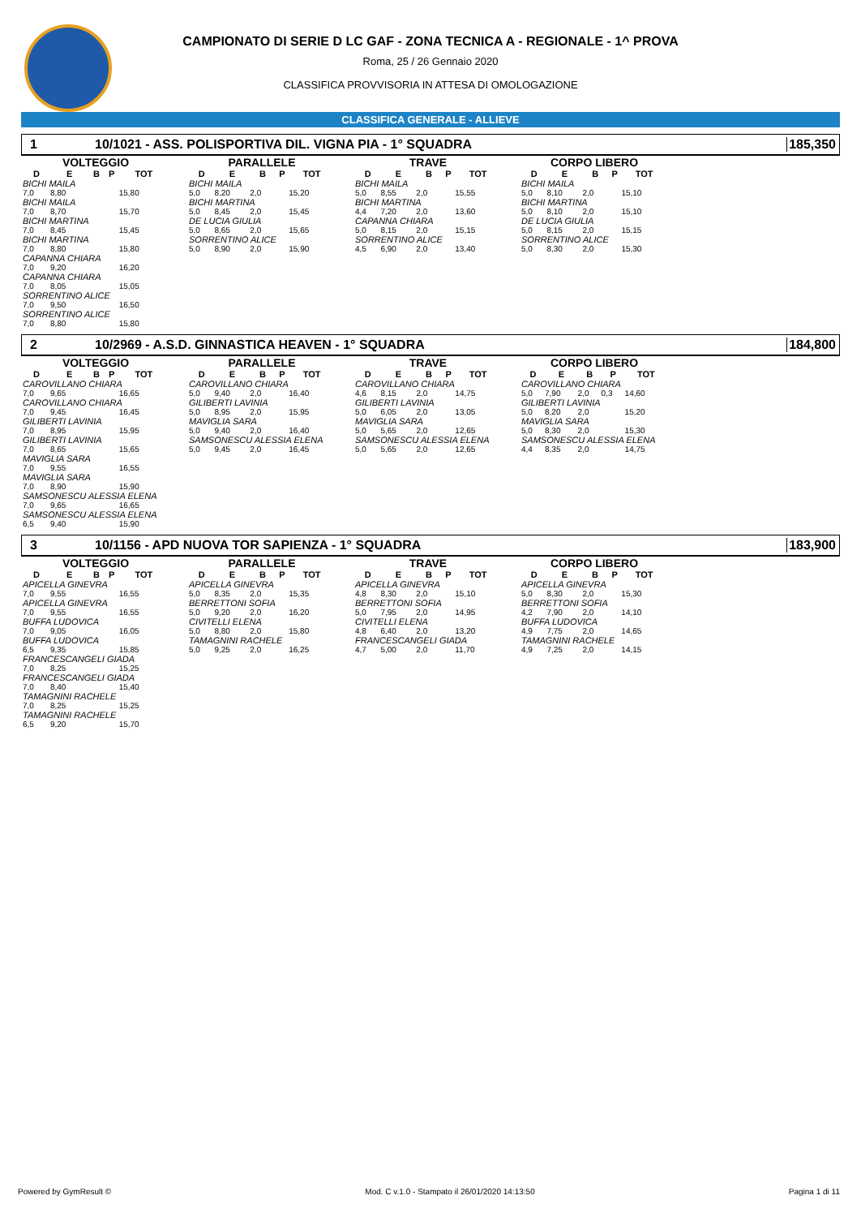CAMPIONATO DI SERIE D LC GAF - ZONA TECNICA A - REGIONALE - 1^ PROVA
Roma, 25 / 26 Gennaio 2020
CLASSIFICA PROVVISORIA IN ATTESA DI OMOLOGAZIONE
CLASSIFICA GENERALE - ALLIEVE
1 10/1021 - ASS. POLISPORTIVA DIL. VIGNA PIA - 1° SQUADRA 185,350
| VOLTEGGIO | | | | |
| --- | --- | --- | --- | --- |
| D | E | B | P | TOT |
| BICHI MAILA | | | | |
| 7,0 | 8,80 | | | 15,80 |
| BICHI MAILA | | | | |
| 7,0 | 8,70 | | | 15,70 |
| BICHI MARTINA | | | | |
| 7,0 | 8,45 | | | 15,45 |
| BICHI MARTINA | | | | |
| 7,0 | 8,80 | | | 15,80 |
| CAPANNA CHIARA | | | | |
| 7,0 | 9,20 | | | 16,20 |
| CAPANNA CHIARA | | | | |
| 7,0 | 8,05 | | | 15,05 |
| SORRENTINO ALICE | | | | |
| 7,0 | 9,50 | | | 16,50 |
| SORRENTINO ALICE | | | | |
| 7,0 | 8,80 | | | 15,80 |
| PARALLELE | | | | |
| --- | --- | --- | --- | --- |
| D | E | B | P | TOT |
| BICHI MAILA | | | | |
| 5,0 | 8,20 | 2,0 | | 15,20 |
| BICHI MARTINA | | | | |
| 5,0 | 8,45 | 2,0 | | 15,45 |
| DE LUCIA GIULIA | | | | |
| 5,0 | 8,65 | 2,0 | | 15,65 |
| SORRENTINO ALICE | | | | |
| 5,0 | 8,90 | 2,0 | | 15,90 |
| TRAVE | | | | |
| --- | --- | --- | --- | --- |
| D | E | B | P | TOT |
| BICHI MAILA | | | | |
| 5,0 | 8,55 | 2,0 | | 15,55 |
| BICHI MARTINA | | | | |
| 4,4 | 7,20 | 2,0 | | 13,60 |
| CAPANNA CHIARA | | | | |
| 5,0 | 8,15 | 2,0 | | 15,15 |
| SORRENTINO ALICE | | | | |
| 4,5 | 6,90 | 2,0 | | 13,40 |
| CORPO LIBERO | | | | |
| --- | --- | --- | --- | --- |
| D | E | B | P | TOT |
| BICHI MAILA | | | | |
| 5,0 | 8,10 | 2,0 | | 15,10 |
| BICHI MARTINA | | | | |
| 5,0 | 8,10 | 2,0 | | 15,10 |
| DE LUCIA GIULIA | | | | |
| 5,0 | 8,15 | 2,0 | | 15,15 |
| SORRENTINO ALICE | | | | |
| 5,0 | 8,30 | 2,0 | | 15,30 |
2 10/2969 - A.S.D. GINNASTICA HEAVEN - 1° SQUADRA 184,800
| VOLTEGGIO | | | | |
| --- | --- | --- | --- | --- |
| D | E | B | P | TOT |
| CAROVILLANO CHIARA | | | | |
| 7,0 | 9,65 | | | 16,65 |
| CAROVILLANO CHIARA | | | | |
| 7,0 | 9,45 | | | 16,45 |
| GILIBERTI LAVINIA | | | | |
| 7,0 | 8,95 | | | 15,95 |
| GILIBERTI LAVINIA | | | | |
| 7,0 | 8,65 | | | 15,65 |
| MAVIGLIA SARA | | | | |
| 7,0 | 9,55 | | | 16,55 |
| MAVIGLIA SARA | | | | |
| 7,0 | 8,90 | | | 15,90 |
| SAMSONESCU ALESSIA ELENA | | | | |
| 7,0 | 9,65 | | | 16,65 |
| SAMSONESCU ALESSIA ELENA | | | | |
| 6,5 | 9,40 | | | 15,90 |
| PARALLELE | | | | |
| --- | --- | --- | --- | --- |
| D | E | B | P | TOT |
| CAROVILLANO CHIARA | | | | |
| 5,0 | 9,40 | 2,0 | | 16,40 |
| GILIBERTI LAVINIA | | | | |
| 5,0 | 8,95 | 2,0 | | 15,95 |
| MAVIGLIA SARA | | | | |
| 5,0 | 9,40 | 2,0 | | 16,40 |
| SAMSONESCU ALESSIA ELENA | | | | |
| 5,0 | 9,45 | 2,0 | | 16,45 |
| TRAVE | | | | |
| --- | --- | --- | --- | --- |
| D | E | B | P | TOT |
| CAROVILLANO CHIARA | | | | |
| 4,6 | 8,15 | 2,0 | | 14,75 |
| GILIBERTI LAVINIA | | | | |
| 5,0 | 6,05 | 2,0 | | 13,05 |
| MAVIGLIA SARA | | | | |
| 5,0 | 5,65 | 2,0 | | 12,65 |
| SAMSONESCU ALESSIA ELENA | | | | |
| 5,0 | 5,65 | 2,0 | | 12,65 |
| CORPO LIBERO | | | | |
| --- | --- | --- | --- | --- |
| D | E | B | P | TOT |
| CAROVILLANO CHIARA | | | | |
| 5,0 | 7,90 | 2,0 | 0,3 | 14,60 |
| GILIBERTI LAVINIA | | | | |
| 5,0 | 8,20 | 2,0 | | 15,20 |
| MAVIGLIA SARA | | | | |
| 5,0 | 8,30 | 2,0 | | 15,30 |
| SAMSONESCU ALESSIA ELENA | | | | |
| 4,4 | 8,35 | 2,0 | | 14,75 |
3 10/1156 - APD NUOVA TOR SAPIENZA - 1° SQUADRA 183,900
| VOLTEGGIO | | | | |
| --- | --- | --- | --- | --- |
| D | E | B | P | TOT |
| APICELLA GINEVRA | | | | |
| 7,0 | 9,55 | | | 16,55 |
| APICELLA GINEVRA | | | | |
| 7,0 | 9,55 | | | 16,55 |
| BUFFA LUDOVICA | | | | |
| 7,0 | 9,05 | | | 16,05 |
| BUFFA LUDOVICA | | | | |
| 6,5 | 9,35 | | | 15,85 |
| FRANCESCANGELI GIADA | | | | |
| 7,0 | 8,25 | | | 15,25 |
| FRANCESCANGELI GIADA | | | | |
| 7,0 | 8,40 | | | 15,40 |
| TAMAGNINI RACHELE | | | | |
| 7,0 | 8,25 | | | 15,25 |
| TAMAGNINI RACHELE | | | | |
| 6,5 | 9,20 | | | 15,70 |
| PARALLELE | | | | |
| --- | --- | --- | --- | --- |
| D | E | B | P | TOT |
| APICELLA GINEVRA | | | | |
| 5,0 | 8,35 | 2,0 | | 15,35 |
| BERRETTONI SOFIA | | | | |
| 5,0 | 9,20 | 2,0 | | 16,20 |
| CIVITELLI ELENA | | | | |
| 5,0 | 8,80 | 2,0 | | 15,80 |
| TAMAGNINI RACHELE | | | | |
| 5,0 | 9,25 | 2,0 | | 16,25 |
| TRAVE | | | | |
| --- | --- | --- | --- | --- |
| D | E | B | P | TOT |
| APICELLA GINEVRA | | | | |
| 4,8 | 8,30 | 2,0 | | 15,10 |
| BERRETTONI SOFIA | | | | |
| 5,0 | 7,95 | 2,0 | | 14,95 |
| CIVITELLI ELENA | | | | |
| 4,8 | 6,40 | 2,0 | | 13,20 |
| FRANCESCANGELI GIADA | | | | |
| 4,7 | 5,00 | 2,0 | | 11,70 |
| CORPO LIBERO | | | | |
| --- | --- | --- | --- | --- |
| D | E | B | P | TOT |
| APICELLA GINEVRA | | | | |
| 5,0 | 8,30 | 2,0 | | 15,30 |
| BERRETTONI SOFIA | | | | |
| 4,2 | 7,90 | 2,0 | | 14,10 |
| BUFFA LUDOVICA | | | | |
| 4,9 | 7,75 | 2,0 | | 14,65 |
| TAMAGNINI RACHELE | | | | |
| 4,9 | 7,25 | 2,0 | | 14,15 |
Powered by GymResult © Mod. C v.1.0 - Stampato il 26/01/2020 14:13:50 Pagina 1 di 11